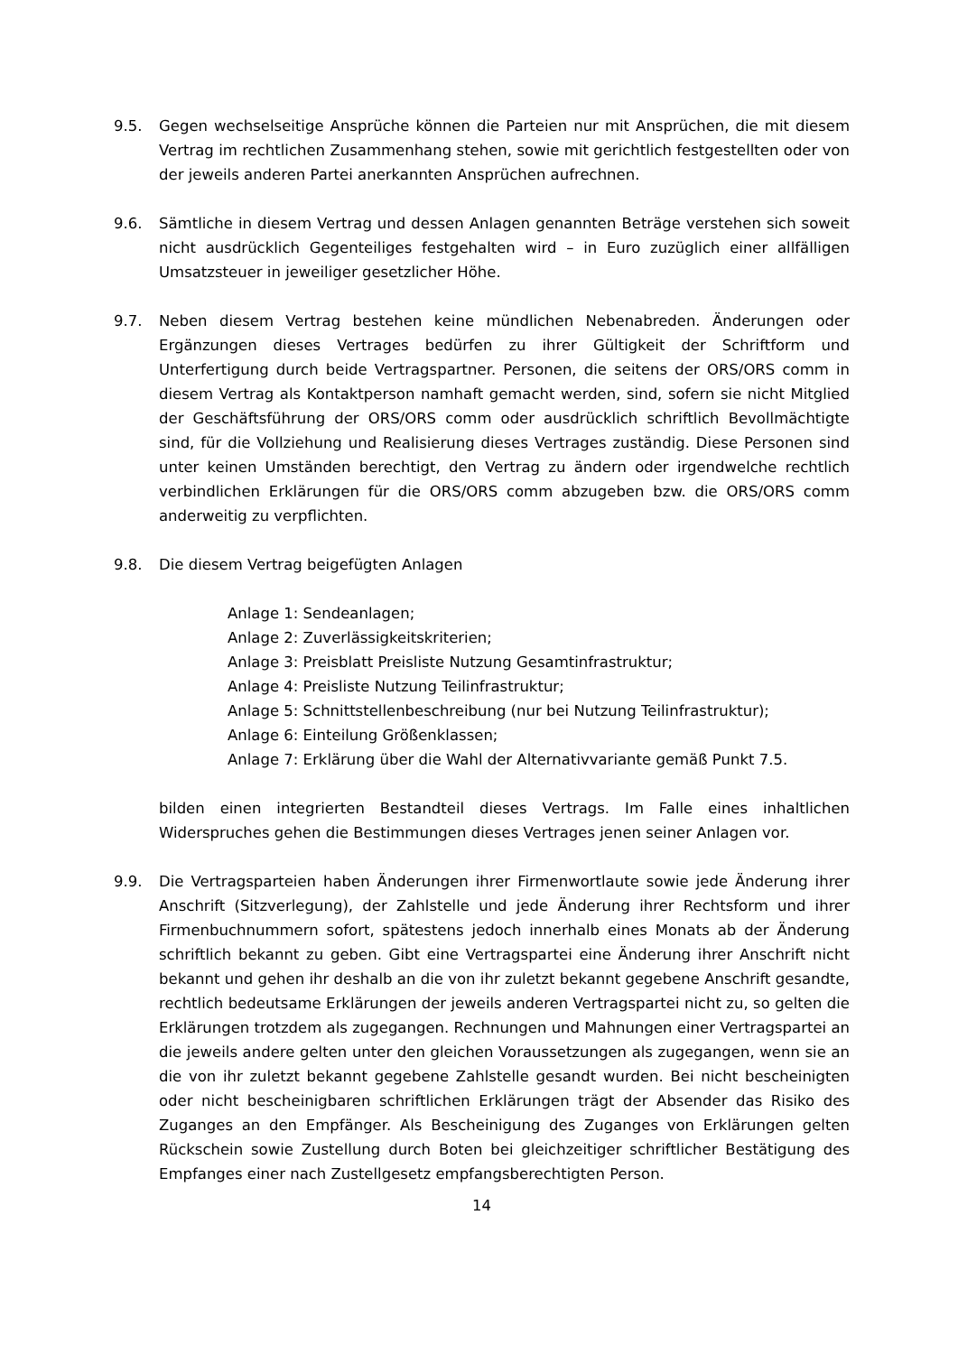9.5. Gegen wechselseitige Ansprüche können die Parteien nur mit Ansprüchen, die mit diesem Vertrag im rechtlichen Zusammenhang stehen, sowie mit gerichtlich festgestellten oder von der jeweils anderen Partei anerkannten Ansprüchen aufrechnen.
9.6. Sämtliche in diesem Vertrag und dessen Anlagen genannten Beträge verstehen sich soweit nicht ausdrücklich Gegenteiliges festgehalten wird – in Euro zuzüglich einer allfälligen Umsatzsteuer in jeweiliger gesetzlicher Höhe.
9.7. Neben diesem Vertrag bestehen keine mündlichen Nebenabreden. Änderungen oder Ergänzungen dieses Vertrages bedürfen zu ihrer Gültigkeit der Schriftform und Unterfertigung durch beide Vertragspartner. Personen, die seitens der ORS/ORS comm in diesem Vertrag als Kontaktperson namhaft gemacht werden, sind, sofern sie nicht Mitglied der Geschäftsführung der ORS/ORS comm oder ausdrücklich schriftlich Bevollmächtigte sind, für die Vollziehung und Realisierung dieses Vertrages zuständig. Diese Personen sind unter keinen Umständen berechtigt, den Vertrag zu ändern oder irgendwelche rechtlich verbindlichen Erklärungen für die ORS/ORS comm abzugeben bzw. die ORS/ORS comm anderweitig zu verpflichten.
9.8. Die diesem Vertrag beigefügten Anlagen
Anlage 1: Sendeanlagen;
Anlage 2: Zuverlässigkeitskriterien;
Anlage 3: Preisblatt Preisliste Nutzung Gesamtinfrastruktur;
Anlage 4: Preisliste Nutzung Teilinfrastruktur;
Anlage 5: Schnittstellenbeschreibung (nur bei Nutzung Teilinfrastruktur);
Anlage 6: Einteilung Größenklassen;
Anlage 7: Erklärung über die Wahl der Alternativvariante gemäß Punkt 7.5.
bilden einen integrierten Bestandteil dieses Vertrags. Im Falle eines inhaltlichen Widerspruches gehen die Bestimmungen dieses Vertrages jenen seiner Anlagen vor.
9.9. Die Vertragsparteien haben Änderungen ihrer Firmenwortlaute sowie jede Änderung ihrer Anschrift (Sitzverlegung), der Zahlstelle und jede Änderung ihrer Rechtsform und ihrer Firmenbuchnummern sofort, spätestens jedoch innerhalb eines Monats ab der Änderung schriftlich bekannt zu geben. Gibt eine Vertragspartei eine Änderung ihrer Anschrift nicht bekannt und gehen ihr deshalb an die von ihr zuletzt bekannt gegebene Anschrift gesandte, rechtlich bedeutsame Erklärungen der jeweils anderen Vertragspartei nicht zu, so gelten die Erklärungen trotzdem als zugegangen. Rechnungen und Mahnungen einer Vertragspartei an die jeweils andere gelten unter den gleichen Voraussetzungen als zugegangen, wenn sie an die von ihr zuletzt bekannt gegebene Zahlstelle gesandt wurden. Bei nicht bescheinigten oder nicht bescheinigbaren schriftlichen Erklärungen trägt der Absender das Risiko des Zuganges an den Empfänger. Als Bescheinigung des Zuganges von Erklärungen gelten Rückschein sowie Zustellung durch Boten bei gleichzeitiger schriftlicher Bestätigung des Empfanges einer nach Zustellgesetz empfangsberechtigten Person.
14